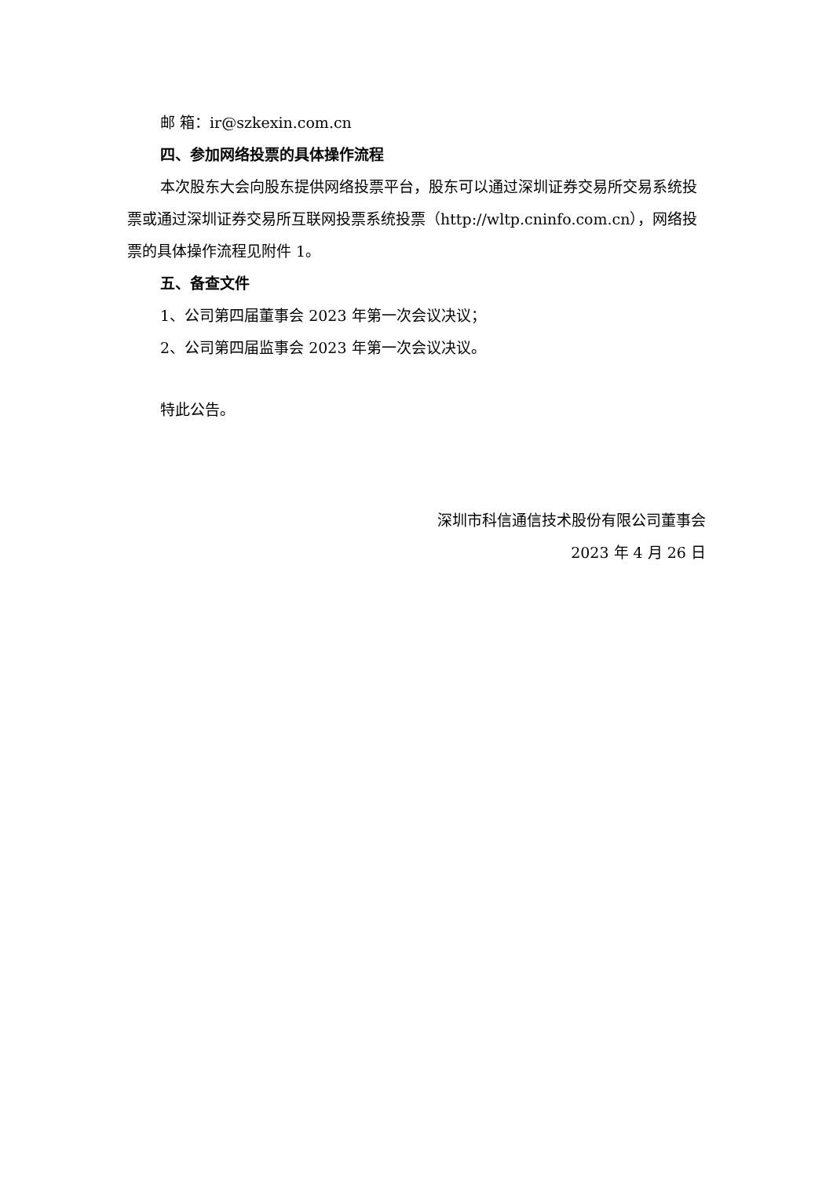邮 箱：ir@szkexin.com.cn
四、参加网络投票的具体操作流程
本次股东大会向股东提供网络投票平台，股东可以通过深圳证券交易所交易系统投票或通过深圳证券交易所互联网投票系统投票（http://wltp.cninfo.com.cn），网络投票的具体操作流程见附件 1。
五、备查文件
1、公司第四届董事会 2023 年第一次会议决议；
2、公司第四届监事会 2023 年第一次会议决议。
特此公告。
深圳市科信通信技术股份有限公司董事会
2023 年 4 月 26 日